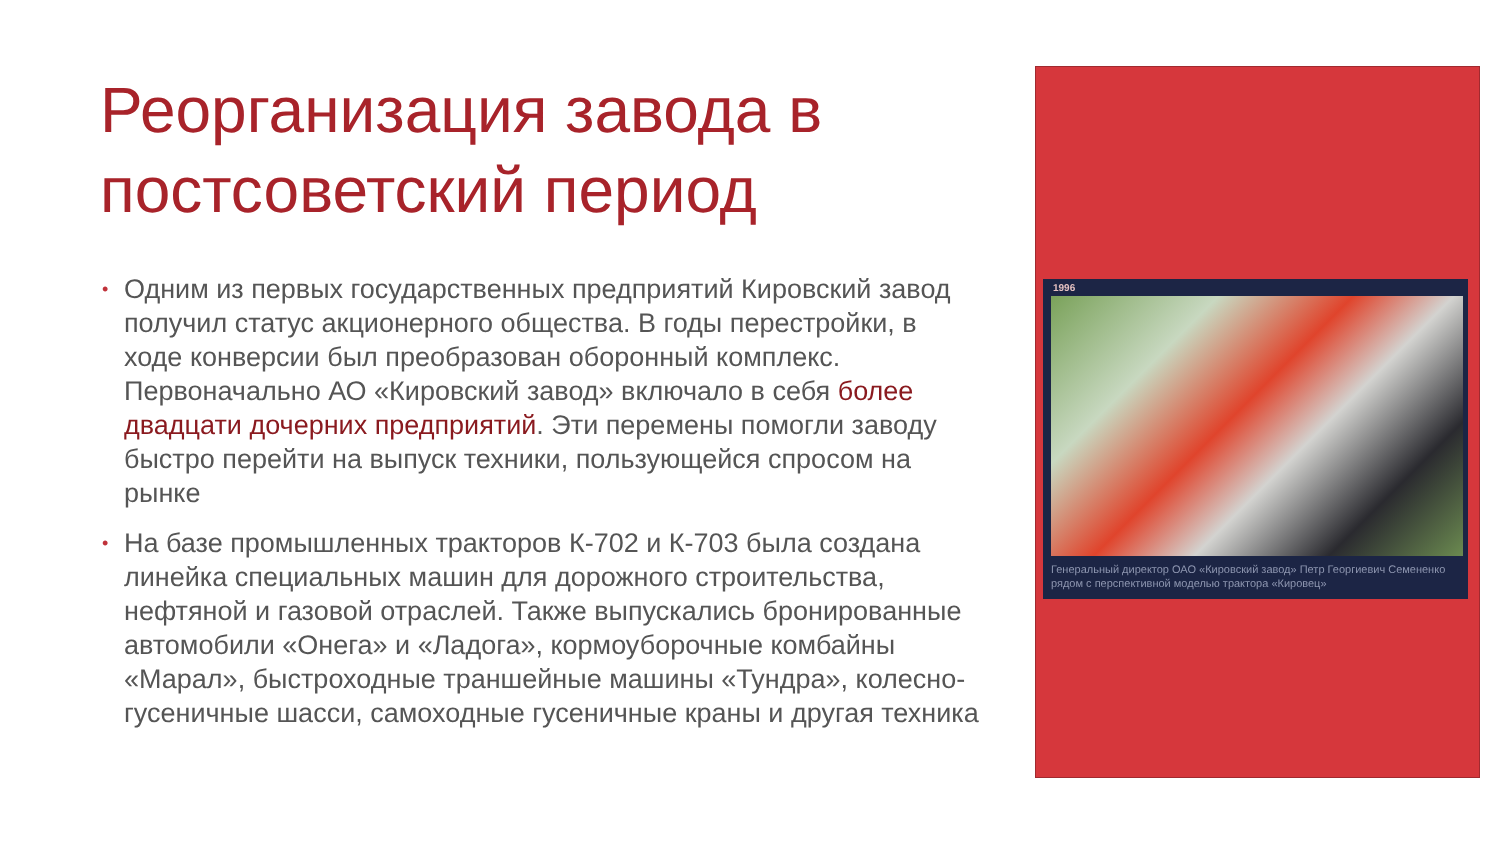Реорганизация завода в постсоветский период
• Одним из первых государственных предприятий Кировский завод получил статус акционерного общества. В годы перестройки, в ходе конверсии был преобразован оборонный комплекс. Первоначально АО «Кировский завод» включало в себя более двадцати дочерних предприятий. Эти перемены помогли заводу быстро перейти на выпуск техники, пользующейся спросом на рынке
• На базе промышленных тракторов К-702 и К-703 была создана линейка специальных машин для дорожного строительства, нефтяной и газовой отраслей. Также выпускались бронированные автомобили «Онега» и «Ладога», кормоуборочные комбайны «Марал», быстроходные траншейные машины «Тундра», колесно-гусеничные шасси, самоходные гусеничные краны и другая техника
1996
Генеральный директор ОАО «Кировский завод» Петр Георгиевич Семененко рядом с перспективной моделью трактора «Кировец»